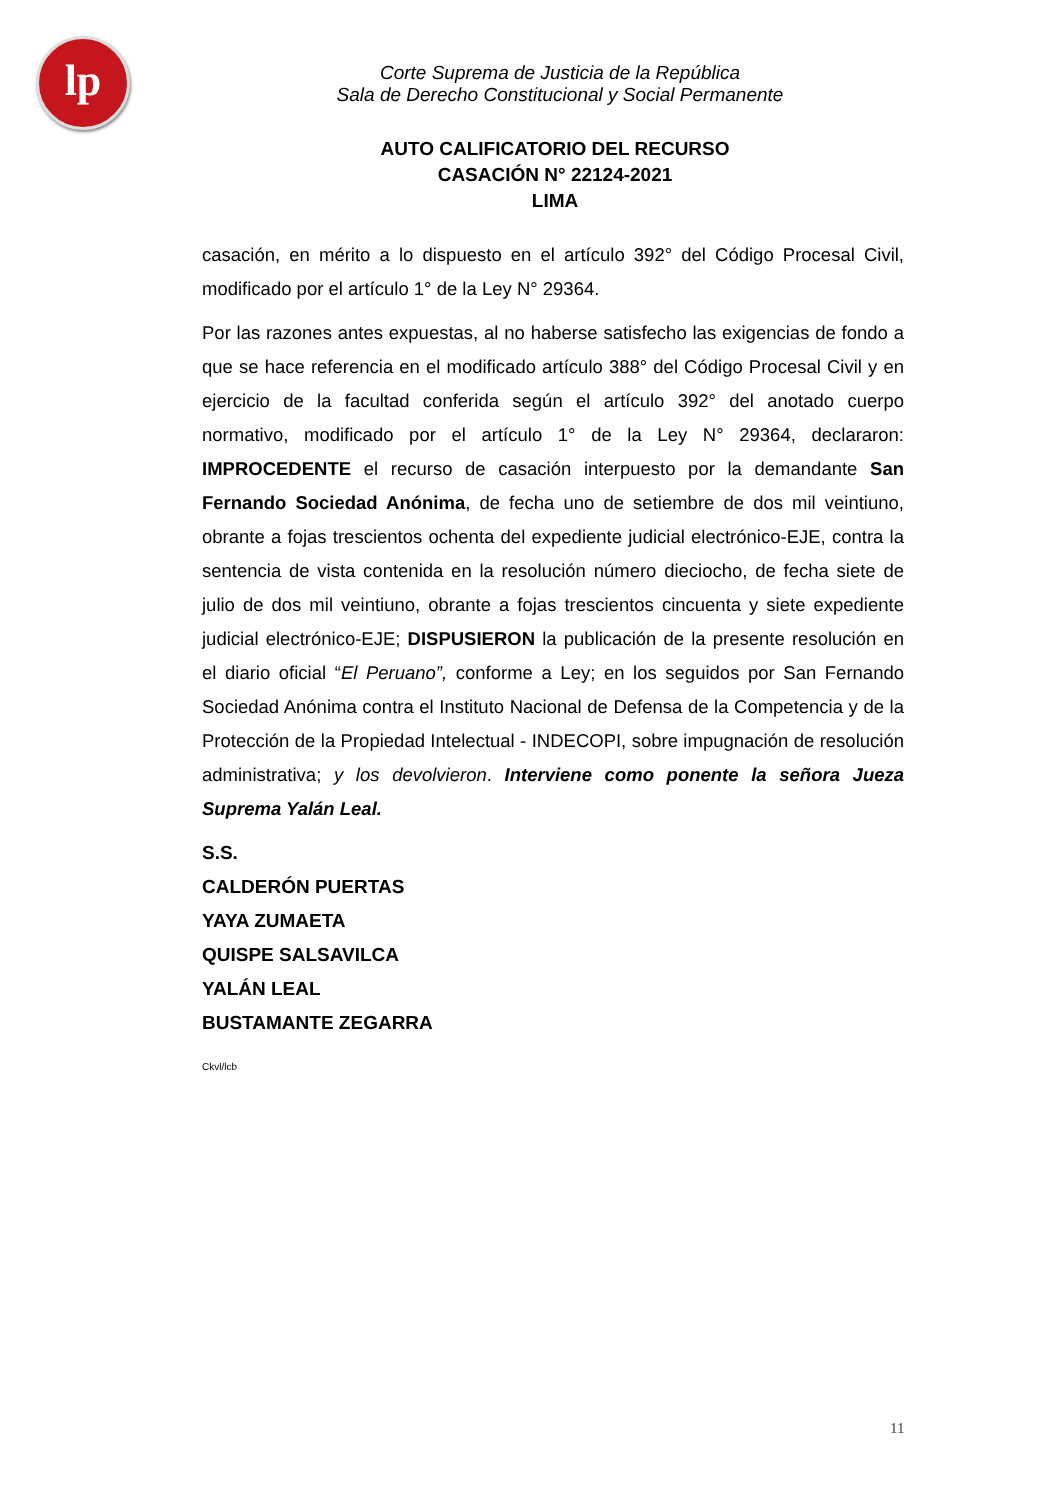lp
Corte Suprema de Justicia de la República
Sala de Derecho Constitucional y Social Permanente
AUTO CALIFICATORIO DEL RECURSO
CASACIÓN N° 22124-2021
LIMA
casación, en mérito a lo dispuesto en el artículo 392° del Código Procesal Civil, modificado por el artículo 1° de la Ley N° 29364.
Por las razones antes expuestas, al no haberse satisfecho las exigencias de fondo a que se hace referencia en el modificado artículo 388° del Código Procesal Civil y en ejercicio de la facultad conferida según el artículo 392° del anotado cuerpo normativo, modificado por el artículo 1° de la Ley N° 29364, declararon: IMPROCEDENTE el recurso de casación interpuesto por la demandante San Fernando Sociedad Anónima, de fecha uno de setiembre de dos mil veintiuno, obrante a fojas trescientos ochenta del expediente judicial electrónico-EJE, contra la sentencia de vista contenida en la resolución número dieciocho, de fecha siete de julio de dos mil veintiuno, obrante a fojas trescientos cincuenta y siete expediente judicial electrónico-EJE; DISPUSIERON la publicación de la presente resolución en el diario oficial “El Peruano”, conforme a Ley; en los seguidos por San Fernando Sociedad Anónima contra el Instituto Nacional de Defensa de la Competencia y de la Protección de la Propiedad Intelectual - INDECOPI, sobre impugnación de resolución administrativa; y los devolvieron. Interviene como ponente la señora Jueza Suprema Yalán Leal.
S.S.
CALDERÓN PUERTAS
YAYA ZUMAETA
QUISPE SALSAVILCA
YALÁN LEAL
BUSTAMANTE ZEGARRA
Ckvl/lcb
11